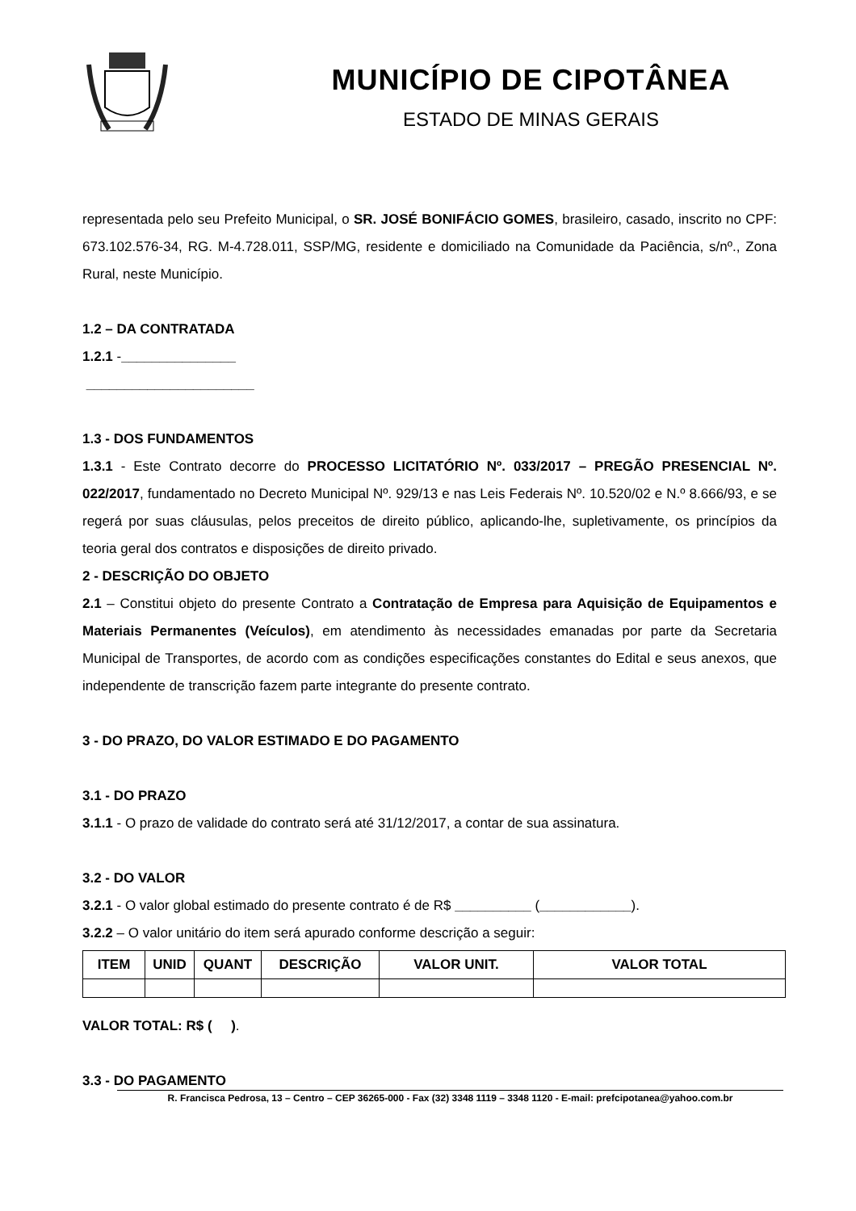MUNICÍPIO DE CIPOTÂNEA
ESTADO DE MINAS GERAIS
representada pelo seu Prefeito Municipal, o SR. JOSÉ BONIFÁCIO GOMES, brasileiro, casado, inscrito no CPF: 673.102.576-34, RG. M-4.728.011, SSP/MG, residente e domiciliado na Comunidade da Paciência, s/nº., Zona Rural, neste Município.
1.2 – DA CONTRATADA
1.2.1 -_______________
______________________
1.3 - DOS FUNDAMENTOS
1.3.1 - Este Contrato decorre do PROCESSO LICITATÓRIO Nº. 033/2017 – PREGÃO PRESENCIAL Nº. 022/2017, fundamentado no Decreto Municipal Nº. 929/13 e nas Leis Federais Nº. 10.520/02 e N.º 8.666/93, e se regerá por suas cláusulas, pelos preceitos de direito público, aplicando-lhe, supletivamente, os princípios da teoria geral dos contratos e disposições de direito privado.
2 - DESCRIÇÃO DO OBJETO
2.1 – Constitui objeto do presente Contrato a Contratação de Empresa para Aquisição de Equipamentos e Materiais Permanentes (Veículos), em atendimento às necessidades emanadas por parte da Secretaria Municipal de Transportes, de acordo com as condições especificações constantes do Edital e seus anexos, que independente de transcrição fazem parte integrante do presente contrato.
3 - DO PRAZO, DO VALOR ESTIMADO E DO PAGAMENTO
3.1 - DO PRAZO
3.1.1 - O prazo de validade do contrato será até 31/12/2017, a contar de sua assinatura.
3.2 - DO VALOR
3.2.1 - O valor global estimado do presente contrato é de R$ __________ (____________).
3.2.2 – O valor unitário do item será apurado conforme descrição a seguir:
| ITEM | UNID | QUANT | DESCRIÇÃO | VALOR UNIT. | VALOR TOTAL |
| --- | --- | --- | --- | --- | --- |
VALOR TOTAL: R$ ( ).
3.3 - DO PAGAMENTO
R. Francisca Pedrosa, 13 – Centro – CEP 36265-000 - Fax (32) 3348 1119 – 3348 1120 - E-mail: prefcipotanea@yahoo.com.br